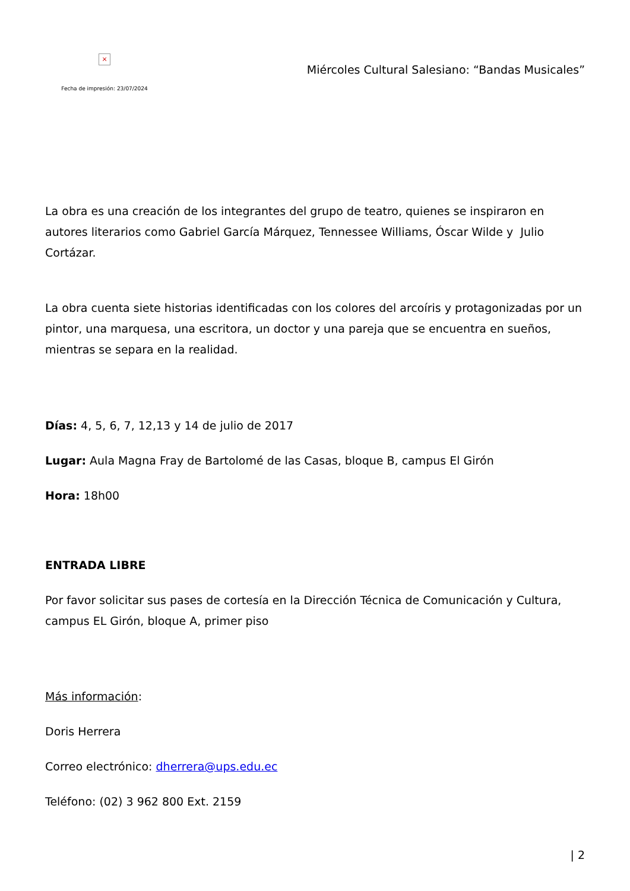×
Fecha de impresión: 23/07/2024
Miércoles Cultural Salesiano: “Bandas Musicales”
La obra es una creación de los integrantes del grupo de teatro, quienes se inspiraron en autores literarios como Gabriel García Márquez, Tennessee Williams, Óscar Wilde y Julio Cortázar.
La obra cuenta siete historias identificadas con los colores del arcoíris y protagonizadas por un pintor, una marquesa, una escritora, un doctor y una pareja que se encuentra en sueños, mientras se separa en la realidad.
Días: 4, 5, 6, 7, 12,13 y 14 de julio de 2017
Lugar: Aula Magna Fray de Bartolomé de las Casas, bloque B, campus El Girón
Hora: 18h00
ENTRADA LIBRE
Por favor solicitar sus pases de cortesía en la Dirección Técnica de Comunicación y Cultura, campus EL Girón, bloque A, primer piso
Más información:
Doris Herrera
Correo electrónico: dherrera@ups.edu.ec
Teléfono: (02) 3 962 800 Ext. 2159
| 2